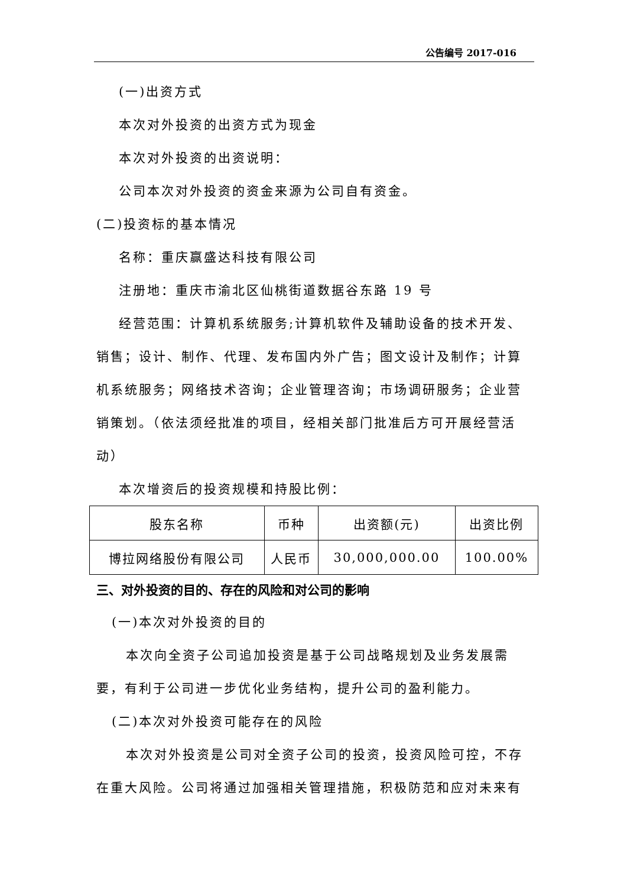公告编号 2017-016
(一)出资方式
本次对外投资的出资方式为现金
本次对外投资的出资说明：
公司本次对外投资的资金来源为公司自有资金。
(二)投资标的基本情况
名称：重庆赢盛达科技有限公司
注册地：重庆市渝北区仙桃街道数据谷东路 19 号
经营范围：计算机系统服务;计算机软件及辅助设备的技术开发、销售；设计、制作、代理、发布国内外广告；图文设计及制作；计算机系统服务；网络技术咨询；企业管理咨询；市场调研服务；企业营销策划。（依法须经批准的项目，经相关部门批准后方可开展经营活动）
本次增资后的投资规模和持股比例：
| 股东名称 | 币种 | 出资额(元) | 出资比例 |
| 博拉网络股份有限公司 | 人民币 | 30,000,000.00 | 100.00% |
三、对外投资的目的、存在的风险和对公司的影响
(一)本次对外投资的目的
本次向全资子公司追加投资是基于公司战略规划及业务发展需要，有利于公司进一步优化业务结构，提升公司的盈利能力。
(二)本次对外投资可能存在的风险
本次对外投资是公司对全资子公司的投资，投资风险可控，不存在重大风险。公司将通过加强相关管理措施，积极防范和应对未来有